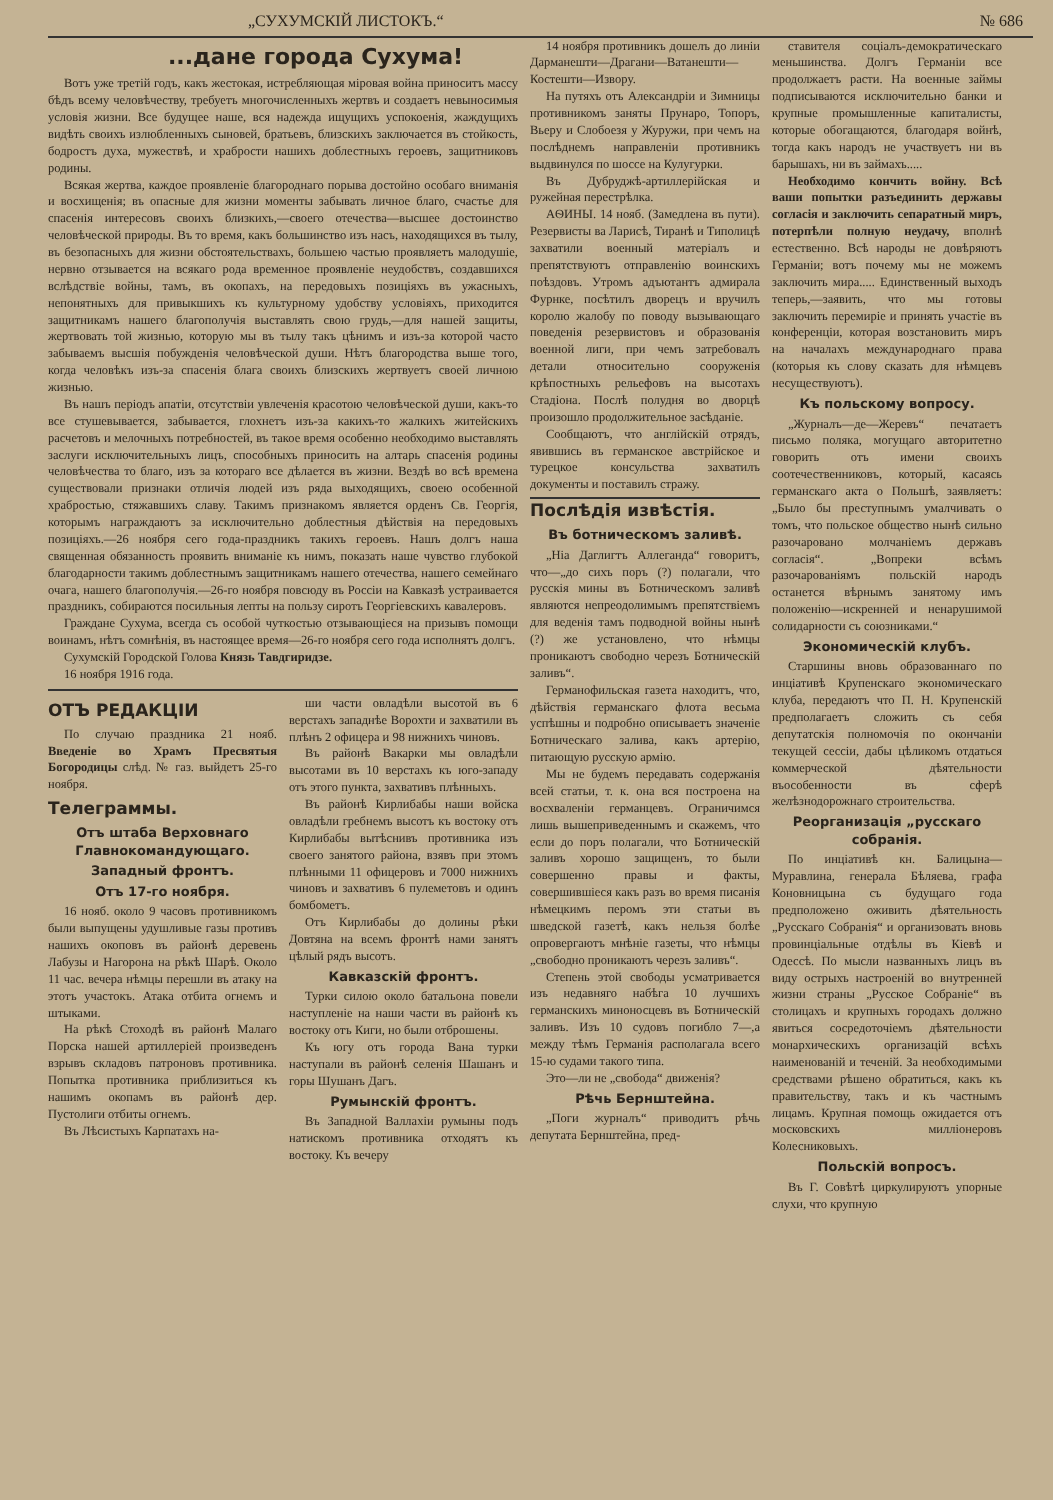„СУХУМСКІЙ ЛИСТОКЪ.“№ 686
...дане города Сухума!
Вотъ уже третій годъ, какъ жестокая, истребляющая міровая война приноситъ массу бѣдъ всему человѣчеству, требуетъ многочисленныхъ жертвъ и создаетъ невыносимыя условія жизни. Все будущее наше, вся надежда ищущихъ успокоенія, жаждущихъ видѣть своихъ излюбленныхъ сыновей, братьевъ, близскихъ заключается въ стойкость, бодростъ духа, мужествѣ, и храбрости нашихъ доблестныхъ героевъ, защитниковъ родины.
Всякая жертва, каждое проявленіе благороднаго порыва достойно особаго вниманія и восхищенія; въ опасные для жизни моменты забывать личное благо, счастье для спасенія интересовъ своихъ близкихъ,—своего отечества—высшее достоинство человѣческой природы. Въ то время, какъ большинство изъ насъ, находящихся въ тылу, въ безопасныхъ для жизни обстоятельствахъ, большею частью проявляетъ малодушіе, нервно отзывается на всякаго рода временное проявленіе неудобствъ, создавшихся вслѣдствіе войны, тамъ, въ окопахъ, на передовыхъ позиціяхъ въ ужасныхъ, непонятныхъ для привыкшихъ къ культурному удобству условіяхъ, приходится защитникамъ нашего благополучія выставлять свою грудь,—для нашей защиты, жертвовать той жизнью, которую мы въ тылу такъ цѣнимъ и изъ-за которой часто забываемъ высшія побужденія человѣческой души. Нѣтъ благородства выше того, когда человѣкъ изъ-за спасенія блага своихъ близскихъ жертвуетъ своей личною жизнью.
Въ нашъ періодъ апатіи, отсутствіи увлеченія красотою человѣческой души, какъ-то все стушевывается, забывается, глохнетъ изъ-за какихъ-то жалкихъ житейскихъ расчетовъ и мелочныхъ потребностей, въ такое время особенно необходимо выставлять заслуги исключительныхъ лицъ, способныхъ приносить на алтарь спасенія родины человѣчества то благо, изъ за котораго все дѣлается въ жизни. Вездѣ во всѣ времена существовали признаки отличія людей изъ ряда выходящихъ, своею особенной храбростью, стяжавшихъ славу. Такимъ признакомъ является орденъ Св. Георгія, которымъ награждаютъ за исключительно доблестныя дѣйствія на передовыхъ позиціяхъ.—26 ноября сего года-праздникъ такихъ героевъ. Нашъ долгъ наша священная обязанность проявить вниманіе къ нимъ, показать наше чувство глубокой благодарности такимъ доблестнымъ защитникамъ нашего отечества, нашего семейнаго очага, нашего благополучія.—26-го ноября повсюду въ Россіи на Кавказѣ устраивается праздникъ, собираются посильныя лепты на пользу сиротъ Георгіевскихъ кавалеровъ.
Граждане Сухума, всегда съ особой чуткостью отзывающіеся на призывъ помощи воинамъ, нѣтъ сомнѣнія, въ настоящее время—26-го ноября сего года исполнятъ долгъ.
Сухумскій Городской Голова Князь Тавдгиридзе.
16 ноября 1916 года.
ОТЪ РЕДАКЦІИ
По случаю праздника 21 нояб. Введеніе во Храмъ Пресвятыя Богородицы слѣд. № газ. выйдетъ 25-го ноября.
Телеграммы.
Отъ штаба Верховнаго Главнокомандующаго.
Западный фронтъ.
Отъ 17-го ноября.
16 нояб. около 9 часовъ противникомъ были выпущены удушливые газы противъ нашихъ окоповъ въ районѣ деревень Лабузы и Нагорона на рѣкѣ Шарѣ. Около 11 час. вечера нѣмцы перешли въ атаку на этотъ участокъ. Атака отбита огнемъ и штыками.
На рѣкѣ Стоходѣ въ районѣ Малаго Порска нашей артиллеріей произведенъ взрывъ складовъ патроновъ противника. Попытка противника приблизиться къ нашимъ окопамъ въ районѣ дер. Пустолиги отбиты огнемъ.
Въ Лѣсистыхъ Карпатахъ на-
ши части овладѣли высотой въ 6 верстахъ западнѣе Ворохти и захватили въ плѣнъ 2 офицера и 98 нижнихъ чиновъ.
Въ районѣ Вакарки мы овладѣли высотами въ 10 верстахъ къ юго-западу отъ этого пункта, захвативъ плѣнныхъ.
Въ районѣ Кирлибабы наши войска овладѣли гребнемъ высотъ къ востоку отъ Кирлибабы вытѣснивъ противника изъ своего занятого района, взявъ при этомъ плѣнными 11 офицеровъ и 7000 нижнихъ чиновъ и захвативъ 6 пулеметовъ и одинъ бомбометъ.
Отъ Кирлибабы до долины рѣки Довтяна на всемъ фронтѣ нами занятъ цѣлый рядъ высотъ.
Кавказскій фронтъ.
Турки силою около батальона повели наступленіе на наши части въ районѣ къ востоку отъ Киги, но были отброшены.
Къ югу отъ города Вана турки наступали въ районѣ селенія Шашанъ и горы Шушанъ Дагъ.
Румынскій фронтъ.
Въ Западной Валлахіи румыны подъ натискомъ противника отходятъ къ востоку. Къ вечеру
14 ноября противникъ дошелъ до линіи Дарманешти—Драгани—Ватанешти—Костешти—Изворy.
На путяхъ отъ Александріи и Зимницы противникомъ заняты Прунаро, Топоръ, Вьеру и Слобоезя у Журужи, при чемъ на послѣднемъ направленіи противникъ выдвинулся по шоссе на Кулугурки.
Въ Дубруджѣ-артиллерійская и ружейная перестрѣлка.
АѲИНЫ. 14 нояб. (Замедлена въ пути). Резервисты ва Ларисѣ, Тиранѣ и Типолицѣ захватили военный матеріалъ и препятствуютъ отправленію воинскихъ поѣздовъ. Утромъ адъютантъ адмирала Фурнке, посѣтилъ дворецъ и вручилъ королю жалобу по поводу вызывающаго поведенія резервистовъ и образованія военной лиги, при чемъ затребовалъ детали относительно сооруженія крѣпостныхъ рельефовъ на высотахъ Стадіона. Послѣ полудня во дворцѣ произошло продолжительное засѣданіе.
Сообщаютъ, что англійскій отрядъ, явившись въ германское австрійское и турецкое консульства захватилъ документы и поставилъ стражу.
Послѣдія извѣстія.
Въ ботническомъ заливѣ.
„Ніа Даглигтъ Аллеганда“ говоритъ, что—„до сихъ поръ (?) полагали, что русскія мины въ Ботническомъ заливѣ являются непреодолимымъ препятствіемъ для веденія тамъ подводной войны нынѣ (?) же установлено, что нѣмцы проникаютъ свободно черезъ Ботническій заливъ“.
Германофильская газета находитъ, что, дѣйствія германскаго флота весьма успѣшны и подробно описываетъ значеніе Ботническаго залива, какъ артерію, питающую русскую армію.
Мы не будемъ передавать содержанія всей статьи, т. к. она вся построена на восхваленіи германцевъ. Ограничимся лишь вышеприведеннымъ и скажемъ, что если до поръ полагали, что Ботническій заливъ хорошо защищенъ, то были совершенно правы и факты, совершившіеся какъ разъ во время писанія нѣмецкимъ перомъ эти статьи въ шведской газетѣ, какъ нельзя болѣе опровергаютъ мнѣніе газеты, что нѣмцы „свободно проникаютъ черезъ заливъ“.
Степень этой свободы усматривается изъ недавняго набѣга 10 лучшихъ германскихъ миноносцевъ въ Ботническій заливъ. Изъ 10 судовъ погибло 7—,а между тѣмъ Германія располагала всего 15-ю судами такого типа.
Это—ли не „свобода“ движенія?
Рѣчь Бернштейна.
„Поги журналъ“ приводитъ рѣчь депутата Бернштейна, пред-
ставителя соціалъ-демократическаго меньшинства. Долгъ Германіи все продолжаетъ расти. На военные займы подписываются исключительно банки и крупные промышленные капиталисты, которые обогащаются, благодаря войнѣ, тогда какъ народъ не участвуетъ ни въ барышахъ, ни въ займахъ.....
Необходимо кончить войну. Всѣ ваши попытки разъединить державы согласія и заключить сепаратный миръ, потерпѣли полную неудачу, вполнѣ естественно. Всѣ народы не довѣряютъ Германіи; вотъ почему мы не можемъ заключить мира..... Единственный выходъ теперь,—заявить, что мы готовы заключить перемиріе и принять участіе въ конференціи, которая возстановить миръ на началахъ международнаго права (которыя къ слову сказать для нѣмцевъ несуществуютъ).
Къ польскому вопросу.
„Журналъ—де—Жеревъ“ печатаетъ письмо поляка, могущаго авторитетно говорить отъ имени своихъ соотечественниковъ, который, касаясь германскаго акта о Польшѣ, заявляетъ: „Было бы преступнымъ умалчивать о томъ, что польское общество нынѣ сильно разочаровано молчаніемъ державъ согласія“. „Вопреки всѣмъ разочарованіямъ польскій народъ останется вѣрнымъ занятому имъ положенію—искренней и ненарушимой солидарности съ союзниками.“
Экономическій клубъ.
Старшины вновь образованнаго по инціативѣ Крупенскаго экономическаго клуба, передаютъ что П. Н. Крупенскій предполагаетъ сложить съ себя депутатскія полномочія по окончаніи текущей сессіи, дабы цѣликомъ отдаться коммерческой дѣятельности въособенности въ сферѣ желѣзнодорожнаго строительства.
Реорганизація „русскаго собранія.
По инціативѣ кн. Балицына—Муравлина, генерала Бѣляева, графа Коновницына съ будущаго года предположено оживить дѣятельность „Русскаго Собранія“ и организовать вновь провинціальные отдѣлы въ Кіевѣ и Одессѣ. По мысли названныхъ лицъ въ виду острыхъ настроеній во внутренней жизни страны „Русское Собраніе“ въ столицахъ и крупныхъ городахъ должно явиться сосредоточіемъ дѣятельности монархическихъ организацій всѣхъ наименованій и теченій. За необходимыми средствами рѣшено обратиться, какъ къ правительству, такъ и къ частнымъ лицамъ. Крупная помощь ожидается отъ московскихъ милліонеровъ Колесниковыхъ.
Польскій вопросъ.
Въ Г. Совѣтѣ циркулируютъ упорные слухи, что крупную